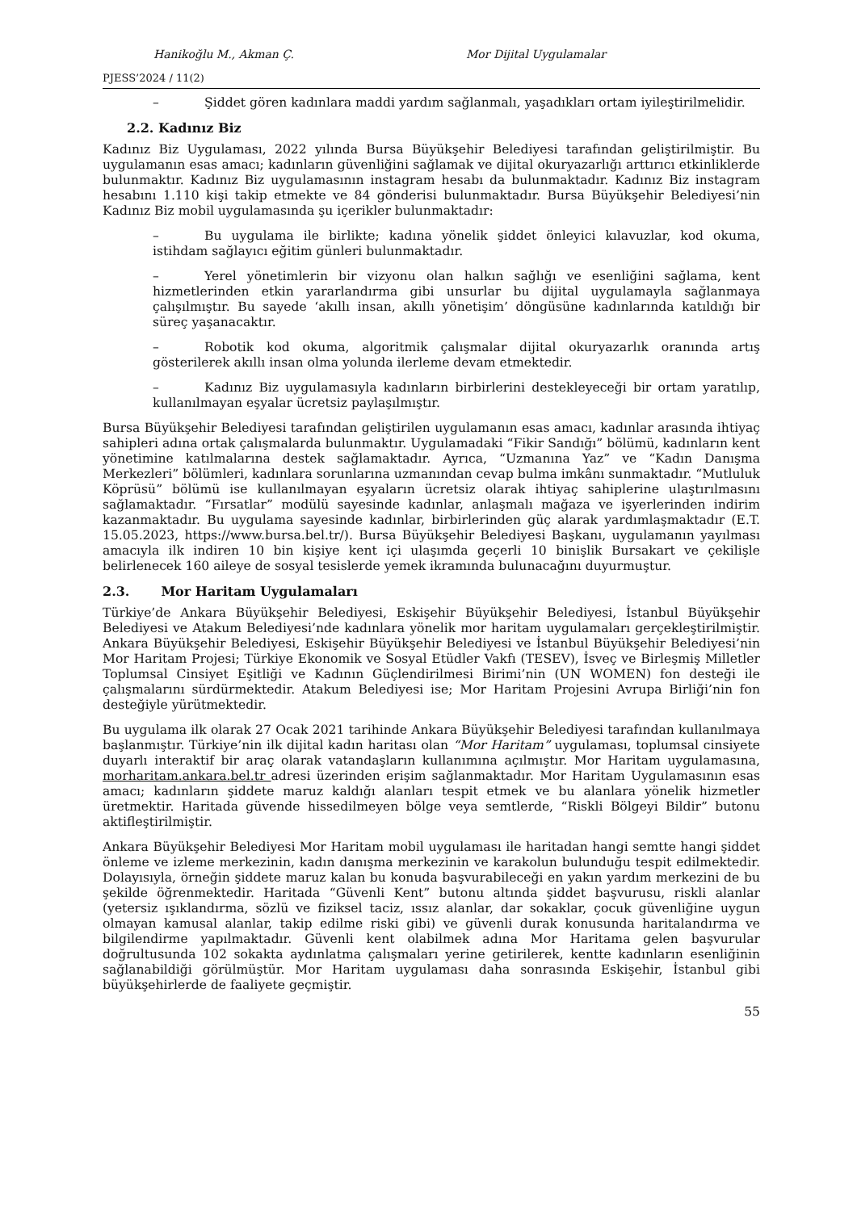Hanikoğlu M., Akman Ç. Mor Dijital Uygulamalar
PJESS’2024 / 11(2)
– Şiddet gören kadınlara maddi yardım sağlanmalı, yaşadıkları ortam iyileştirilmelidir.
2.2. Kadınız Biz
Kadınız Biz Uygulaması, 2022 yılında Bursa Büyükşehir Belediyesi tarafından geliştirilmiştir. Bu uygulamanın esas amacı; kadınların güvenliğini sağlamak ve dijital okuryazarlığı arttırıcı etkinliklerde bulunmaktır. Kadınız Biz uygulamasının instagram hesabı da bulunmaktadır. Kadınız Biz instagram hesabını 1.110 kişi takip etmekte ve 84 gönderisi bulunmaktadır. Bursa Büyükşehir Belediyesi’nin Kadınız Biz mobil uygulamasında şu içerikler bulunmaktadır:
– Bu uygulama ile birlikte; kadına yönelik şiddet önleyici kılavuzlar, kod okuma, istihdam sağlayıcı eğitim günleri bulunmaktadır.
– Yerel yönetimlerin bir vizyonu olan halkın sağlığı ve esenliğini sağlama, kent hizmetlerinden etkin yararlandırma gibi unsurlar bu dijital uygulamayla sağlanmaya çalışılmıştır. Bu sayede ‘akıllı insan, akıllı yönetişim’ döngüsüne kadınlarında katıldığı bir süreç yaşanacaktır.
– Robotik kod okuma, algoritmik çalışmalar dijital okuryazarlık oranında artış gösterilerek akıllı insan olma yolunda ilerleme devam etmektedir.
– Kadınız Biz uygulamasıyla kadınların birbirlerini destekleyeceği bir ortam yaratılıp, kullanılmayan eşyalar ücretsiz paylaşılmıştır.
Bursa Büyükşehir Belediyesi tarafından geliştirilen uygulamanın esas amacı, kadınlar arasında ihtiyaç sahipleri adına ortak çalışmalarda bulunmaktır. Uygulamadaki “Fikir Sandığı” bölümü, kadınların kent yönetimine katılmalarına destek sağlamaktadır. Ayrıca, “Uzmanına Yaz” ve “Kadın Danışma Merkezleri” bölümleri, kadınlara sorunlarına uzmanından cevap bulma imkânı sunmaktadır. “Mutluluk Köprüsü” bölümü ise kullanılmayan eşyaların ücretsiz olarak ihtiyaç sahiplerine ulaştırılmasını sağlamaktadır. “Fırsatlar” modülü sayesinde kadınlar, anlaşmalı mağaza ve işyerlerinden indirim kazanmaktadır. Bu uygulama sayesinde kadınlar, birbirlerinden güç alarak yardımlaşmaktadır (E.T. 15.05.2023, https://www.bursa.bel.tr/). Bursa Büyükşehir Belediyesi Başkanı, uygulamanın yayılması amacıyla ilk indiren 10 bin kişiye kent içi ulaşımda geçerli 10 binişlik Bursakart ve çekilişle belirlenecek 160 aileye de sosyal tesislerde yemek ikramında bulunacağını duyurmuştur.
2.3. Mor Haritam Uygulamaları
Türkiye’de Ankara Büyükşehir Belediyesi, Eskişehir Büyükşehir Belediyesi, İstanbul Büyükşehir Belediyesi ve Atakum Belediyesi’nde kadınlara yönelik mor haritam uygulamaları gerçekleştirilmiştir. Ankara Büyükşehir Belediyesi, Eskişehir Büyükşehir Belediyesi ve İstanbul Büyükşehir Belediyesi’nin Mor Haritam Projesi; Türkiye Ekonomik ve Sosyal Etüdler Vakfı (TESEV), İsveç ve Birleşmiş Milletler Toplumsal Cinsiyet Eşitliği ve Kadının Güçlendirilmesi Birimi’nin (UN WOMEN) fon desteği ile çalışmalarını sürdürmektedir. Atakum Belediyesi ise; Mor Haritam Projesini Avrupa Birliği’nin fon desteğiyle yürütmektedir.
Bu uygulama ilk olarak 27 Ocak 2021 tarihinde Ankara Büyükşehir Belediyesi tarafından kullanılmaya başlanmıştır. Türkiye’nin ilk dijital kadın haritası olan “Mor Haritam” uygulaması, toplumsal cinsiyete duyarlı interaktif bir araç olarak vatandaşların kullanımına açılmıştır. Mor Haritam uygulamasına, morharitam.ankara.bel.tr adresi üzerinden erişim sağlanmaktadır. Mor Haritam Uygulamasının esas amacı; kadınların şiddete maruz kaldığı alanları tespit etmek ve bu alanlara yönelik hizmetler üretmektir. Haritada güvende hissedilmeyen bölge veya semtlerde, “Riskli Bölgeyi Bildir” butonu aktifleştirilmiştir.
Ankara Büyükşehir Belediyesi Mor Haritam mobil uygulaması ile haritadan hangi semtte hangi şiddet önleme ve izleme merkezinin, kadın danışma merkezinin ve karakolun bulunduğu tespit edilmektedir. Dolayısıyla, örneğin şiddete maruz kalan bu konuda başvurabileceği en yakın yardım merkezini de bu şekilde öğrenmektedir. Haritada “Güvenli Kent” butonu altında şiddet başvurusu, riskli alanlar (yetersiz ışıklandırma, sözlü ve fiziksel taciz, ıssız alanlar, dar sokaklar, çocuk güvenliğine uygun olmayan kamusal alanlar, takip edilme riski gibi) ve güvenli durak konusunda haritalandırma ve bilgilendirme yapılmaktadır. Güvenli kent olabilmek adına Mor Haritama gelen başvurular doğrultusunda 102 sokakta aydınlatma çalışmaları yerine getirilerek, kentte kadınların esenliğinin sağlanabildiği görülmüştür. Mor Haritam uygulaması daha sonrasında Eskişehir, İstanbul gibi büyükşehirlerde de faaliyete geçmiştir.
55